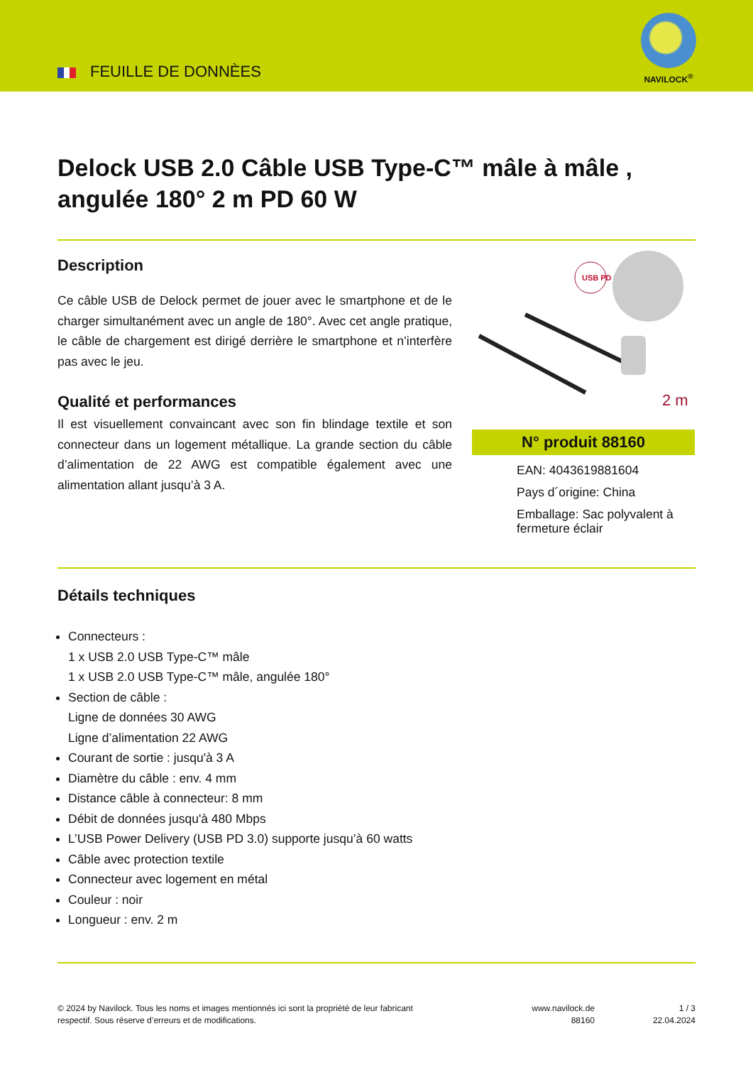FEUILLE DE DONNÈES
NAVILOCK<sup>®</sup>
Delock USB 2.0 Câble USB Type-C™ mâle à mâle , angulée 180° 2 m PD 60 W
Description
Ce câble USB de Delock permet de jouer avec le smartphone et de le charger simultanément avec un angle de 180°. Avec cet angle pratique, le câble de chargement est dirigé derrière le smartphone et n’interfère pas avec le jeu.
Qualité et performances
Il est visuellement convaincant avec son fin blindage textile et son connecteur dans un logement métallique. La grande section du câble d’alimentation de 22 AWG est compatible également avec une alimentation allant jusqu’à 3 A.
USB PD
2 m
N° produit 88160
EAN: 4043619881604
Pays d´origine: China
Emballage: Sac polyvalent à fermeture éclair
Détails techniques
Connecteurs :
1 x USB 2.0 USB Type-C™ mâle
1 x USB 2.0 USB Type-C™ mâle, angulée 180°
Section de câble :
Ligne de données 30 AWG
Ligne d’alimentation 22 AWG
Courant de sortie : jusqu'à 3 A
Diamètre du câble : env. 4 mm
Distance câble à connecteur: 8 mm
Débit de données jusqu'à 480 Mbps
L’USB Power Delivery (USB PD 3.0) supporte jusqu’à 60 watts
Câble avec protection textile
Connecteur avec logement en métal
Couleur : noir
Longueur : env. 2 m
© 2024 by Navilock. Tous les noms et images mentionnés ici sont la propriété de leur fabricant respectif. Sous réserve d’erreurs et de modifications.
www.navilock.de
88160
1 / 3
22.04.2024